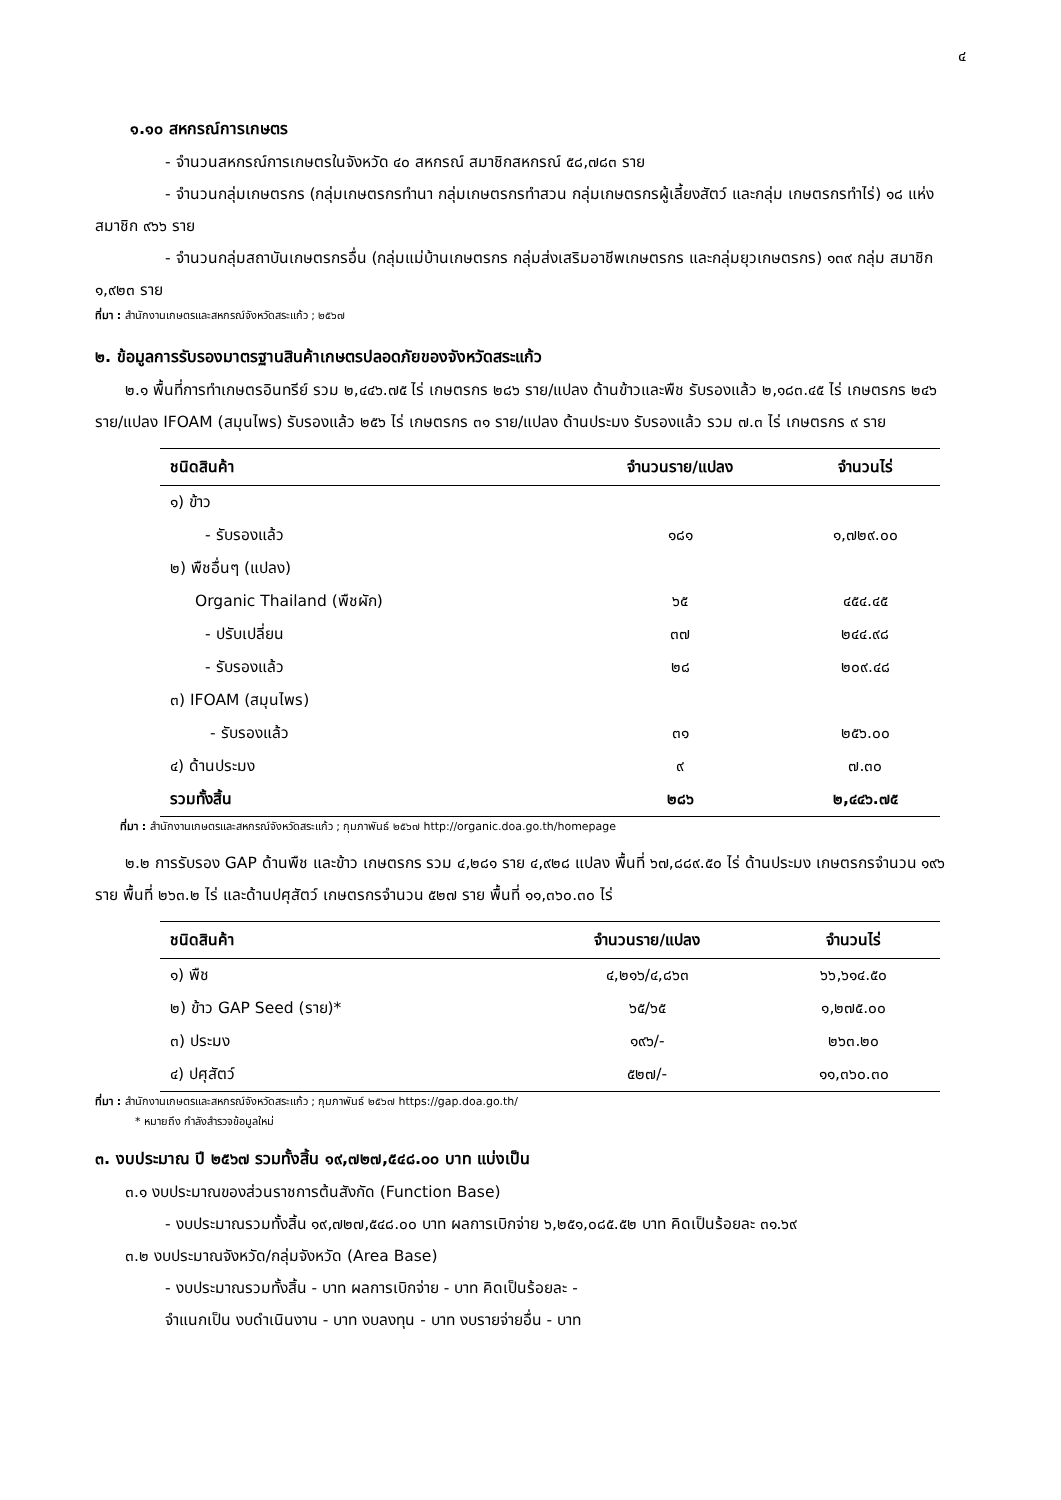๔
๑.๑๐ สหกรณ์การเกษตร
- จำนวนสหกรณ์การเกษตรในจังหวัด ๔๐ สหกรณ์ สมาชิกสหกรณ์ ๕๘,๗๘๓ ราย
- จำนวนกลุ่มเกษตรกร (กลุ่มเกษตรกรทำนา กลุ่มเกษตรกรทำสวน กลุ่มเกษตรกรผู้เลี้ยงสัตว์ และกลุ่ม เกษตรกรทำไร่) ๑๘ แห่ง สมาชิก ๙๖๖ ราย
- จำนวนกลุ่มสถาบันเกษตรกรอื่น (กลุ่มแม่บ้านเกษตรกร กลุ่มส่งเสริมอาชีพเกษตรกร และกลุ่มยุวเกษตรกร) ๑๓๙ กลุ่ม สมาชิก ๑,๙๒๓ ราย
ที่มา : สำนักงานเกษตรและสหกรณ์จังหวัดสระแก้ว ; ๒๕๖๗
๒. ข้อมูลการรับรองมาตรฐานสินค้าเกษตรปลอดภัยของจังหวัดสระแก้ว
๒.๑ พื้นที่การทำเกษตรอินทรีย์ รวม ๒,๔๔๖.๗๕ ไร่ เกษตรกร ๒๘๖ ราย/แปลง ด้านข้าวและพืช รับรองแล้ว ๒,๑๘๓.๔๕ ไร่ เกษตรกร ๒๔๖ ราย/แปลง IFOAM (สมุนไพร) รับรองแล้ว ๒๕๖ ไร่ เกษตรกร ๓๑ ราย/แปลง ด้านประมง รับรองแล้ว รวม ๗.๓ ไร่ เกษตรกร ๙ ราย
| ชนิดสินค้า | จำนวนราย/แปลง | จำนวนไร่ |
| --- | --- | --- |
| ๑) ข้าว | | |
| - รับรองแล้ว | ๑๘๑ | ๑,๗๒๙.๐๐ |
| ๒) พืชอื่นๆ (แปลง) | | |
| Organic Thailand (พืชผัก) | ๖๕ | ๔๕๔.๔๕ |
| - ปรับเปลี่ยน | ๓๗ | ๒๔๔.๙๘ |
| - รับรองแล้ว | ๒๘ | ๒๐๙.๔๘ |
| ๓) IFOAM (สมุนไพร) | | |
| - รับรองแล้ว | ๓๑ | ๒๕๖.๐๐ |
| ๔) ด้านประมง | ๙ | ๗.๓๐ |
| รวมทั้งสิ้น | ๒๘๖ | ๒,๔๔๖.๗๕ |
ที่มา : สำนักงานเกษตรและสหกรณ์จังหวัดสระแก้ว ; กุมภาพันธ์ ๒๕๖๗ http://organic.doa.go.th/homepage
๒.๒ การรับรอง GAP ด้านพืช และข้าว เกษตรกร รวม ๔,๒๘๑ ราย ๔,๙๒๘ แปลง พื้นที่ ๖๗,๘๘๙.๕๐ ไร่ ด้านประมง เกษตรกรจำนวน ๑๙๖ ราย พื้นที่ ๒๖๓.๒ ไร่ และด้านปศุสัตว์ เกษตรกรจำนวน ๕๒๗ ราย พื้นที่ ๑๑,๓๖๐.๓๐ ไร่
| ชนิดสินค้า | จำนวนราย/แปลง | จำนวนไร่ |
| --- | --- | --- |
| ๑) พืช | ๔,๒๑๖/๔,๘๖๓ | ๖๖,๖๑๔.๕๐ |
| ๒) ข้าว GAP Seed (ราย)* | ๖๕/๖๕ | ๑,๒๗๕.๐๐ |
| ๓) ประมง | ๑๙๖/- | ๒๖๓.๒๐ |
| ๔) ปศุสัตว์ | ๕๒๗/- | ๑๑,๓๖๐.๓๐ |
ที่มา : สำนักงานเกษตรและสหกรณ์จังหวัดสระแก้ว ; กุมภาพันธ์ ๒๕๖๗ https://gap.doa.go.th/
* หมายถึง กำลังสำรวจข้อมูลใหม่
๓. งบประมาณ ปี ๒๕๖๗ รวมทั้งสิ้น ๑๙,๗๒๗,๕๔๘.๐๐ บาท แบ่งเป็น
๓.๑ งบประมาณของส่วนราชการต้นสังกัด (Function Base)
- งบประมาณรวมทั้งสิ้น ๑๙,๗๒๗,๕๔๘.๐๐ บาท ผลการเบิกจ่าย ๖,๒๕๑,๐๘๕.๕๒ บาท คิดเป็นร้อยละ ๓๑.๖๙
๓.๒ งบประมาณจังหวัด/กลุ่มจังหวัด (Area Base)
- งบประมาณรวมทั้งสิ้น - บาท ผลการเบิกจ่าย - บาท คิดเป็นร้อยละ -
จำแนกเป็น งบดำเนินงาน - บาท งบลงทุน - บาท งบรายจ่ายอื่น - บาท